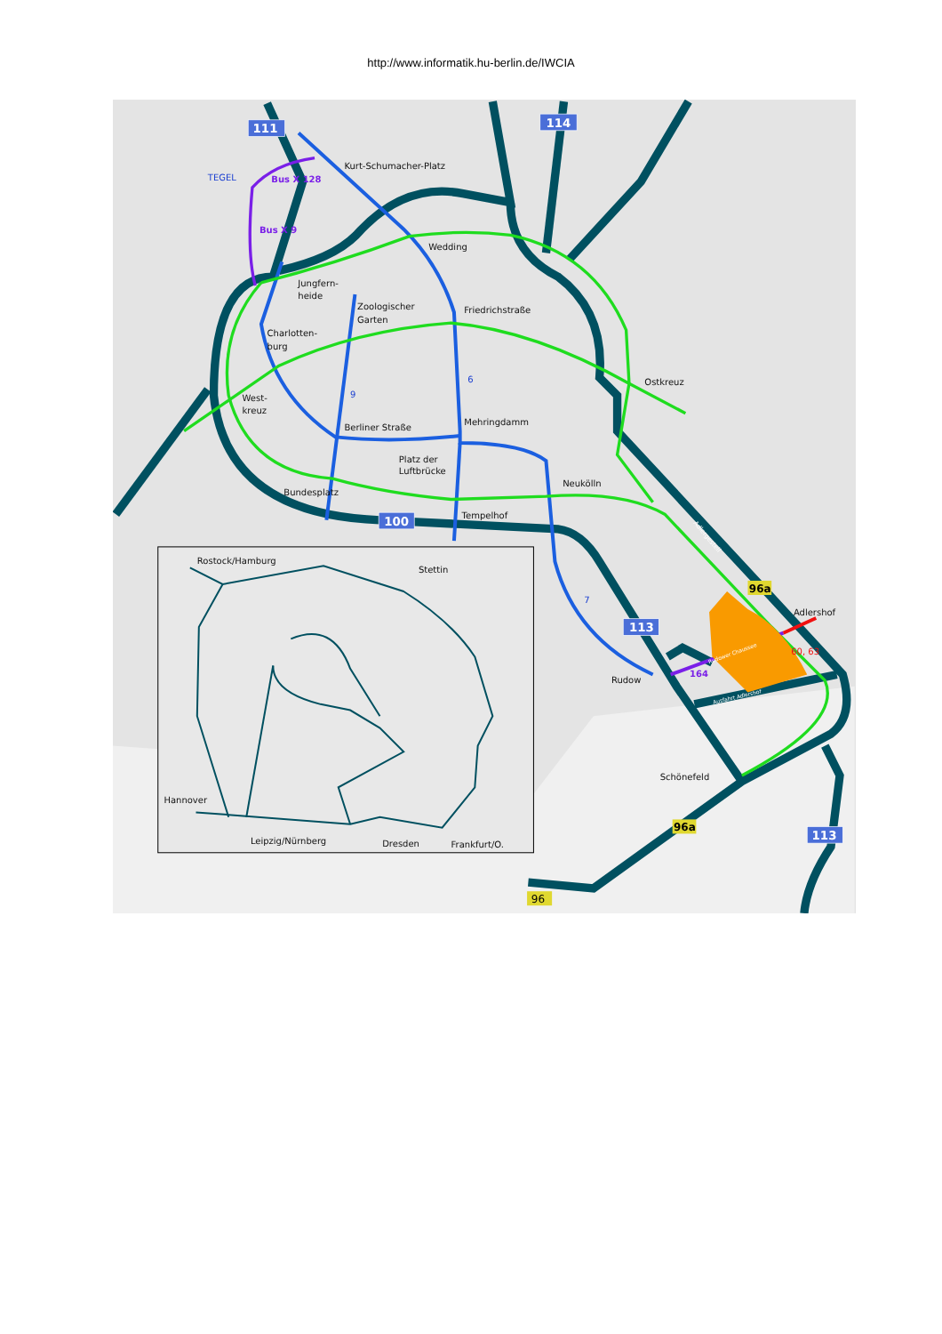http://www.informatik.hu-berlin.de/IWCIA
Kurt-Schumacher-Platz
Wedding
Jungfern-
heide
Zoologischer
Garten
Friedrichstraße
Charlotten-
burg
Ostkreuz
West-
kreuz
Berliner Straße
Mehringdamm
Platz der
Luftbrücke
Neukölln
Bundesplatz
Tempelhof
Adlershof
Rudow
Schönefeld
Rostock/Hamburg
Stettin
Hannover
Leipzig/Nürnberg
Dresden
Frankfurt/O.
TEGEL
9
6
7
Bus X 128
Bus X 9
164
60, 63
Adlergestell
Rudower Chaussee
Ausfahrt Adlershof
111
114
100
113
113
96a
96a
96